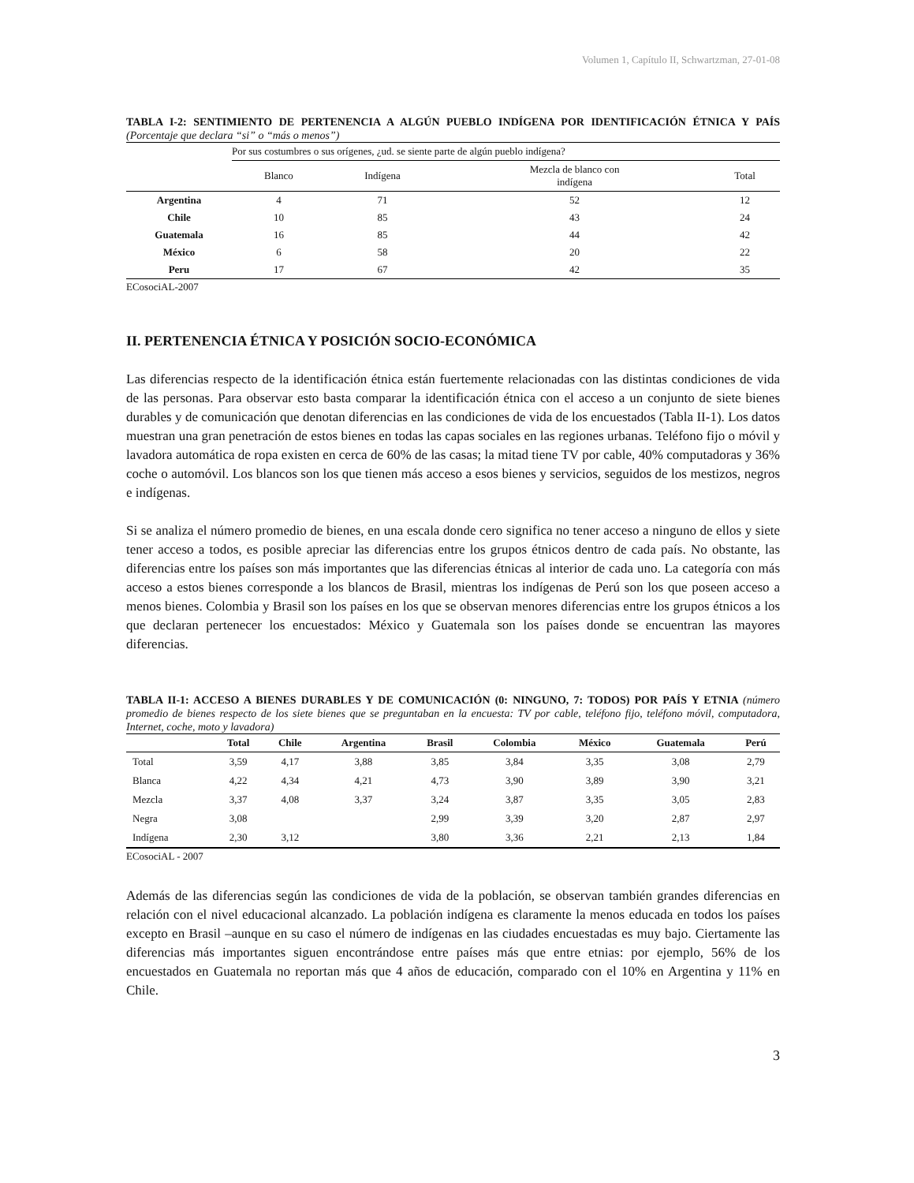Volumen 1, Capítulo II, Schwartzman, 27-01-08
TABLA I-2: SENTIMIENTO DE PERTENENCIA A ALGÚN PUEBLO INDÍGENA POR IDENTIFICACIÓN ÉTNICA Y PAÍS (Porcentaje que declara “si” o “más o menos”)
| | Por sus costumbres o sus orígenes, ¿ud. se siente parte de algún pueblo indígena? | | | |
| | Blanco | Indígena | Mezcla de blanco con indígena | Total |
| Argentina | 4 | 71 | 52 | 12 |
| Chile | 10 | 85 | 43 | 24 |
| Guatemala | 16 | 85 | 44 | 42 |
| México | 6 | 58 | 20 | 22 |
| Peru | 17 | 67 | 42 | 35 |
ECosociAL-2007
II. PERTENENCIA ÉTNICA Y POSICIÓN SOCIO-ECONÓMICA
Las diferencias respecto de la identificación étnica están fuertemente relacionadas con las distintas condiciones de vida de las personas. Para observar esto basta comparar la identificación étnica con el acceso a un conjunto de siete bienes durables y de comunicación que denotan diferencias en las condiciones de vida de los encuestados (Tabla II-1). Los datos muestran una gran penetración de estos bienes en todas las capas sociales en las regiones urbanas. Teléfono fijo o móvil y lavadora automática de ropa existen en cerca de 60% de las casas; la mitad tiene TV por cable, 40% computadoras y 36% coche o automóvil. Los blancos son los que tienen más acceso a esos bienes y servicios, seguidos de los mestizos, negros e indígenas.
Si se analiza el número promedio de bienes, en una escala donde cero significa no tener acceso a ninguno de ellos y siete tener acceso a todos, es posible apreciar las diferencias entre los grupos étnicos dentro de cada país. No obstante, las diferencias entre los países son más importantes que las diferencias étnicas al interior de cada uno. La categoría con más acceso a estos bienes corresponde a los blancos de Brasil, mientras los indígenas de Perú son los que poseen acceso a menos bienes. Colombia y Brasil son los países en los que se observan menores diferencias entre los grupos étnicos a los que declaran pertenecer los encuestados: México y Guatemala son los países donde se encuentran las mayores diferencias.
TABLA II-1: ACCESO A BIENES DURABLES Y DE COMUNICACIÓN (0: NINGUNO, 7: TODOS) POR PAÍS Y ETNIA (número promedio de bienes respecto de los siete bienes que se preguntaban en la encuesta: TV por cable, teléfono fijo, teléfono móvil, computadora, Internet, coche, moto y lavadora)
| | Total | Chile | Argentina | Brasil | Colombia | México | Guatemala | Perú |
| --- | --- | --- | --- | --- | --- | --- | --- | --- |
| Total | 3,59 | 4,17 | 3,88 | 3,85 | 3,84 | 3,35 | 3,08 | 2,79 |
| Blanca | 4,22 | 4,34 | 4,21 | 4,73 | 3,90 | 3,89 | 3,90 | 3,21 |
| Mezcla | 3,37 | 4,08 | 3,37 | 3,24 | 3,87 | 3,35 | 3,05 | 2,83 |
| Negra | 3,08 | | | 2,99 | 3,39 | 3,20 | 2,87 | 2,97 |
| Indígena | 2,30 | 3,12 | | 3,80 | 3,36 | 2,21 | 2,13 | 1,84 |
ECosociAL - 2007
Además de las diferencias según las condiciones de vida de la población, se observan también grandes diferencias en relación con el nivel educacional alcanzado. La población indígena es claramente la menos educada en todos los países excepto en Brasil –aunque en su caso el número de indígenas en las ciudades encuestadas es muy bajo. Ciertamente las diferencias más importantes siguen encontrándose entre países más que entre etnias: por ejemplo, 56% de los encuestados en Guatemala no reportan más que 4 años de educación, comparado con el 10% en Argentina y 11% en Chile.
3